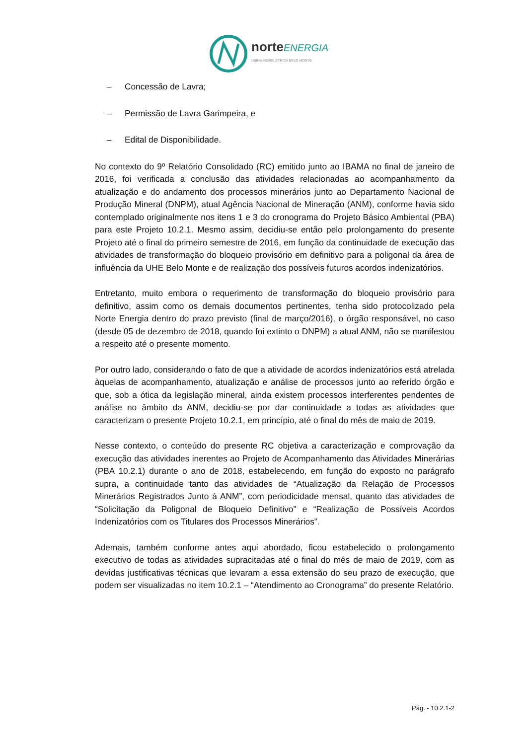norteENERGIA
USINA HIDRELÉTRICA BELO MONTE
– Concessão de Lavra;
– Permissão de Lavra Garimpeira, e
– Edital de Disponibilidade.
No contexto do 9º Relatório Consolidado (RC) emitido junto ao IBAMA no final de janeiro de 2016, foi verificada a conclusão das atividades relacionadas ao acompanhamento da atualização e do andamento dos processos minerários junto ao Departamento Nacional de Produção Mineral (DNPM), atual Agência Nacional de Mineração (ANM), conforme havia sido contemplado originalmente nos itens 1 e 3 do cronograma do Projeto Básico Ambiental (PBA) para este Projeto 10.2.1. Mesmo assim, decidiu-se então pelo prolongamento do presente Projeto até o final do primeiro semestre de 2016, em função da continuidade de execução das atividades de transformação do bloqueio provisório em definitivo para a poligonal da área de influência da UHE Belo Monte e de realização dos possíveis futuros acordos indenizatórios.
Entretanto, muito embora o requerimento de transformação do bloqueio provisório para definitivo, assim como os demais documentos pertinentes, tenha sido protocolizado pela Norte Energia dentro do prazo previsto (final de março/2016), o órgão responsável, no caso (desde 05 de dezembro de 2018, quando foi extinto o DNPM) a atual ANM, não se manifestou a respeito até o presente momento.
Por outro lado, considerando o fato de que a atividade de acordos indenizatórios está atrelada àquelas de acompanhamento, atualização e análise de processos junto ao referido órgão e que, sob a ótica da legislação mineral, ainda existem processos interferentes pendentes de análise no âmbito da ANM, decidiu-se por dar continuidade a todas as atividades que caracterizam o presente Projeto 10.2.1, em princípio, até o final do mês de maio de 2019.
Nesse contexto, o conteúdo do presente RC objetiva a caracterização e comprovação da execução das atividades inerentes ao Projeto de Acompanhamento das Atividades Minerárias (PBA 10.2.1) durante o ano de 2018, estabelecendo, em função do exposto no parágrafo supra, a continuidade tanto das atividades de “Atualização da Relação de Processos Minerários Registrados Junto à ANM”, com periodicidade mensal, quanto das atividades de “Solicitação da Poligonal de Bloqueio Definitivo” e “Realização de Possíveis Acordos Indenizatórios com os Titulares dos Processos Minerários”.
Ademais, também conforme antes aqui abordado, ficou estabelecido o prolongamento executivo de todas as atividades supracitadas até o final do mês de maio de 2019, com as devidas justificativas técnicas que levaram a essa extensão do seu prazo de execução, que podem ser visualizadas no item 10.2.1 – “Atendimento ao Cronograma” do presente Relatório.
Pág. - 10.2.1-2